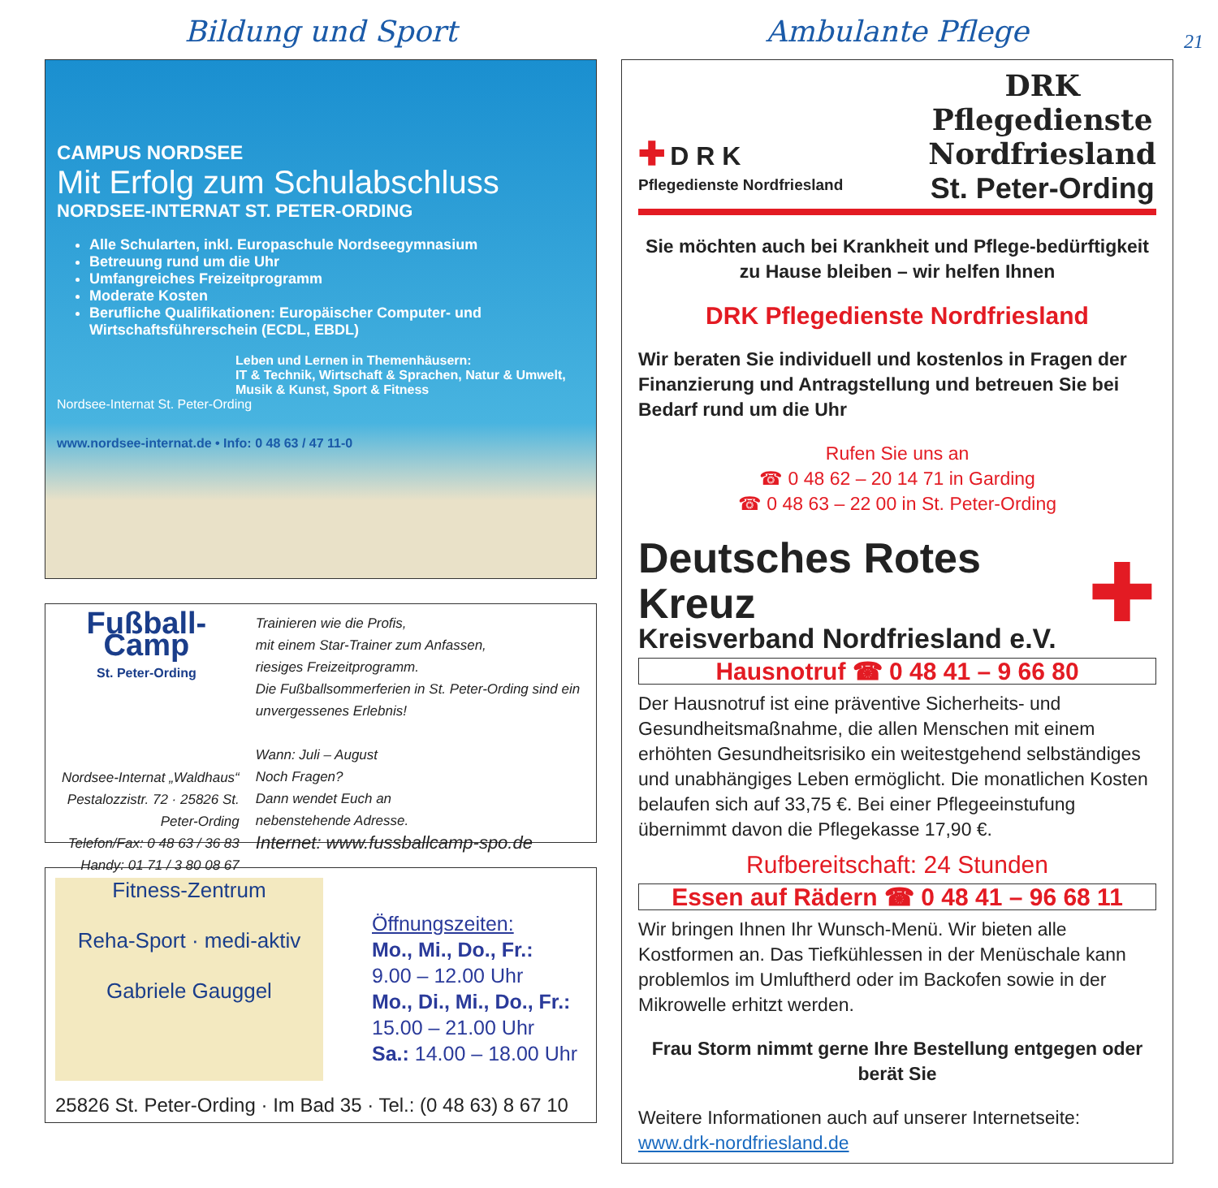21
Bildung und Sport
CAMPUS NORDSEE
Mit Erfolg zum Schulabschluss
NORDSEE-INTERNAT ST. PETER-ORDING
Alle Schularten, inkl. Europaschule Nordseegymnasium
Betreuung rund um die Uhr
Umfangreiches Freizeitprogramm
Moderate Kosten
Berufliche Qualifikationen: Europäischer Computer- und Wirtschaftsführerschein (ECDL, EBDL)
Leben und Lernen in Themenhäusern:
IT & Technik, Wirtschaft & Sprachen, Natur & Umwelt, Musik & Kunst, Sport & Fitness
Nordsee-Internat St. Peter-Ording
www.nordsee-internat.de • Info: 0 48 63 / 47 11-0
Fußball-Camp
St. Peter-Ording
Nordsee-Internat „Waldhaus“
Pestalozzistr. 72 · 25826 St. Peter-Ording
Telefon/Fax: 0 48 63 / 36 83
Handy: 01 71 / 3 80 08 67
Trainieren wie die Profis,
mit einem Star-Trainer zum Anfassen,
riesiges Freizeitprogramm.
Die Fußballsommerferien in St. Peter-Ording sind ein unvergessenes Erlebnis!
Wann: Juli – August
Noch Fragen?
Dann wendet Euch an
nebenstehende Adresse.
Internet: www.fussballcamp-spo.de
Fitness-Zentrum
Reha-Sport · medi-aktiv
Gabriele Gauggel
Öffnungszeiten:
Mo., Mi., Do., Fr.:
9.00 – 12.00 Uhr
Mo., Di., Mi., Do., Fr.:
15.00 – 21.00 Uhr
Sa.: 14.00 – 18.00 Uhr
25826 St. Peter-Ording · Im Bad 35 · Tel.: (0 48 63) 8 67 10
Ambulante Pflege
✚ D R K
Pflegedienste Nordfriesland
DRK
Pflegedienste
Nordfriesland
St. Peter-Ording
Sie möchten auch bei Krankheit und Pflege-bedürftigkeit zu Hause bleiben – wir helfen Ihnen
DRK Pflegedienste Nordfriesland
Wir beraten Sie individuell und kostenlos in Fragen der Finanzierung und Antragstellung und betreuen Sie bei Bedarf rund um die Uhr
Rufen Sie uns an
☎ 0 48 62 – 20 14 71 in Garding
☎ 0 48 63 – 22 00 in St. Peter-Ording
Deutsches Rotes Kreuz
Kreisverband Nordfriesland e.V.
✚
Hausnotruf ☎ 0 48 41 – 9 66 80
Der Hausnotruf ist eine präventive Sicherheits- und Gesundheitsmaßnahme, die allen Menschen mit einem erhöhten Gesundheitsrisiko ein weitestgehend selbständiges und unabhängiges Leben ermöglicht. Die monatlichen Kosten belaufen sich auf 33,75 €. Bei einer Pflegeeinstufung übernimmt davon die Pflegekasse 17,90 €.
Rufbereitschaft: 24 Stunden
Essen auf Rädern ☎ 0 48 41 – 96 68 11
Wir bringen Ihnen Ihr Wunsch-Menü. Wir bieten alle Kostformen an. Das Tiefkühlessen in der Menüschale kann problemlos im Umluftherd oder im Backofen sowie in der Mikrowelle erhitzt werden.
Frau Storm nimmt gerne Ihre Bestellung entgegen oder berät Sie
Weitere Informationen auch auf unserer Internetseite:
www.drk-nordfriesland.de